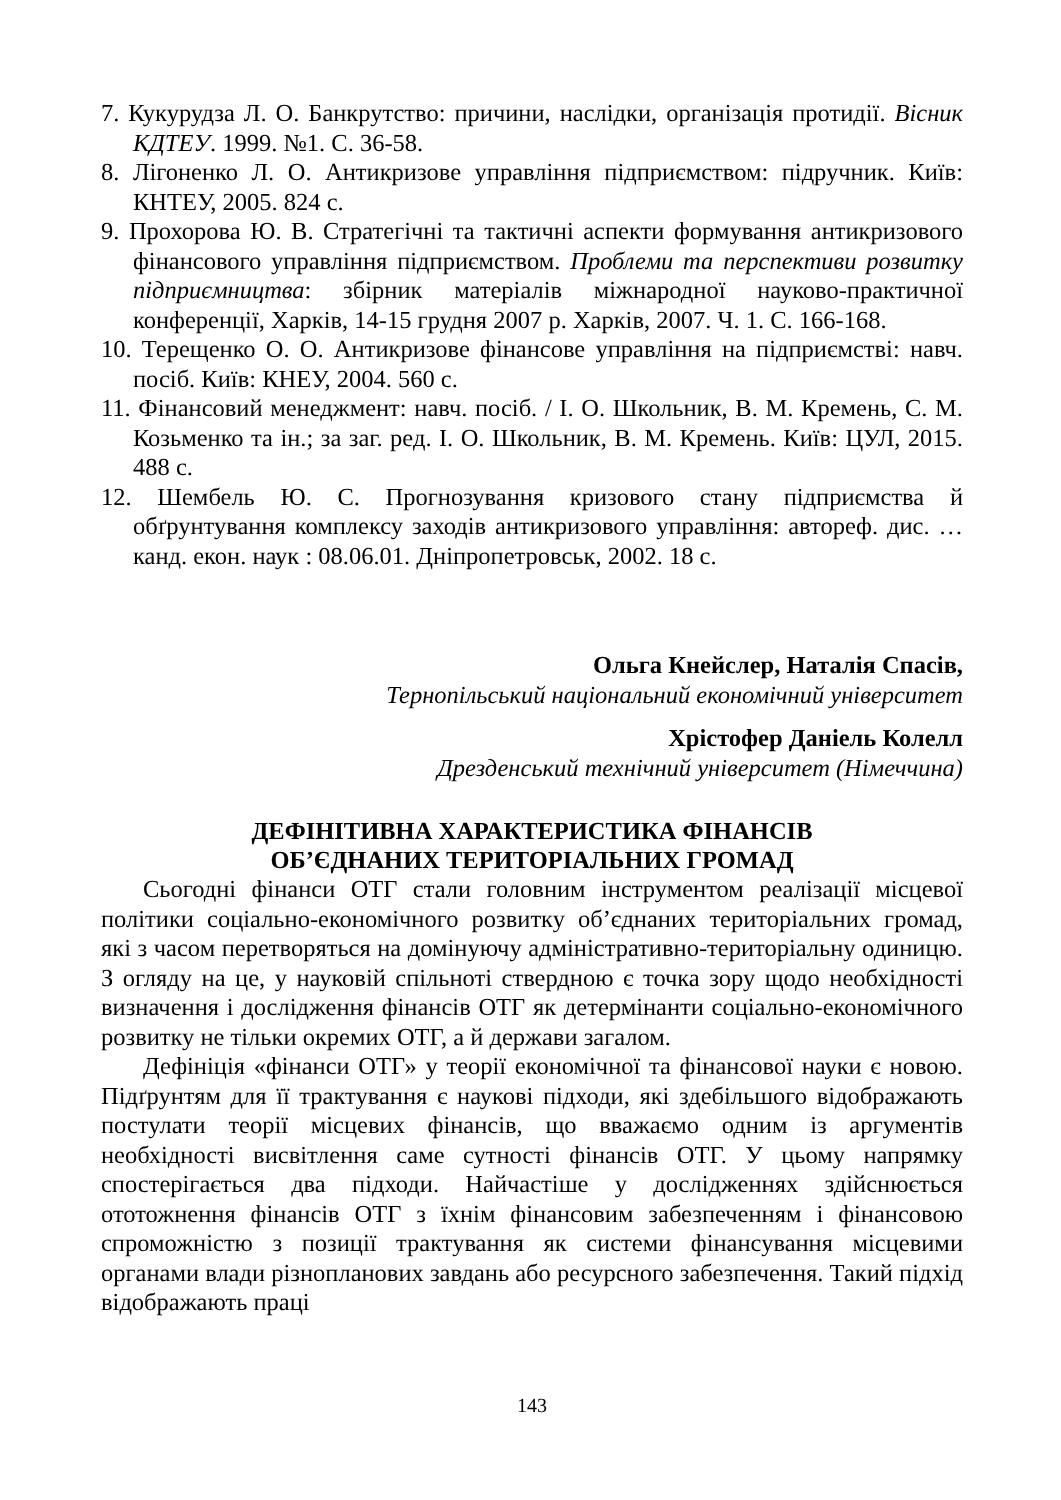7. Кукурудза Л. О. Банкрутство: причини, наслідки, організація протидії. Вісник КДТЕУ. 1999. №1. С. 36-58.
8. Лігоненко Л. О. Антикризове управління підприємством: підручник. Київ: КНТЕУ, 2005. 824 с.
9. Прохорова Ю. В. Стратегічні та тактичні аспекти формування антикризового фінансового управління підприємством. Проблеми та перспективи розвитку підприємництва: збірник матеріалів міжнародної науково-практичної конференції, Харків, 14-15 грудня 2007 р. Харків, 2007. Ч. 1. С. 166-168.
10. Терещенко О. О. Антикризове фінансове управління на підприємстві: навч. посіб. Київ: КНЕУ, 2004. 560 с.
11. Фінансовий менеджмент: навч. посіб. / І. О. Школьник, В. М. Кремень, С. М. Козьменко та ін.; за заг. ред. І. О. Школьник, В. М. Кремень. Київ: ЦУЛ, 2015. 488 с.
12. Шембель Ю. С. Прогнозування кризового стану підприємства й обґрунтування комплексу заходів антикризового управління: автореф. дис. … канд. екон. наук : 08.06.01. Дніпропетровськ, 2002. 18 с.
Ольга Кнейслер, Наталія Спасів,
Тернопільський національний економічний університет
Хрістофер Даніель Колелл
Дрезденський технічний університет (Німеччина)
ДЕФІНІТИВНА ХАРАКТЕРИСТИКА ФІНАНСІВ
ОБ’ЄДНАНИХ ТЕРИТОРІАЛЬНИХ ГРОМАД
Сьогодні фінанси ОТГ стали головним інструментом реалізації місцевої політики соціально-економічного розвитку об’єднаних територіальних громад, які з часом перетворяться на домінуючу адміністративно-територіальну одиницю. З огляду на це, у науковій спільноті ствердною є точка зору щодо необхідності визначення і дослідження фінансів ОТГ як детермінанти соціально-економічного розвитку не тільки окремих ОТГ, а й держави загалом.
Дефініція «фінанси ОТГ» у теорії економічної та фінансової науки є новою. Підґрунтям для її трактування є наукові підходи, які здебільшого відображають постулати теорії місцевих фінансів, що вважаємо одним із аргументів необхідності висвітлення саме сутності фінансів ОТГ. У цьому напрямку спостерігається два підходи. Найчастіше у дослідженнях здійснюється ототожнення фінансів ОТГ з їхнім фінансовим забезпеченням і фінансовою спроможністю з позиції трактування як системи фінансування місцевими органами влади різнопланових завдань або ресурсного забезпечення. Такий підхід відображають праці
143